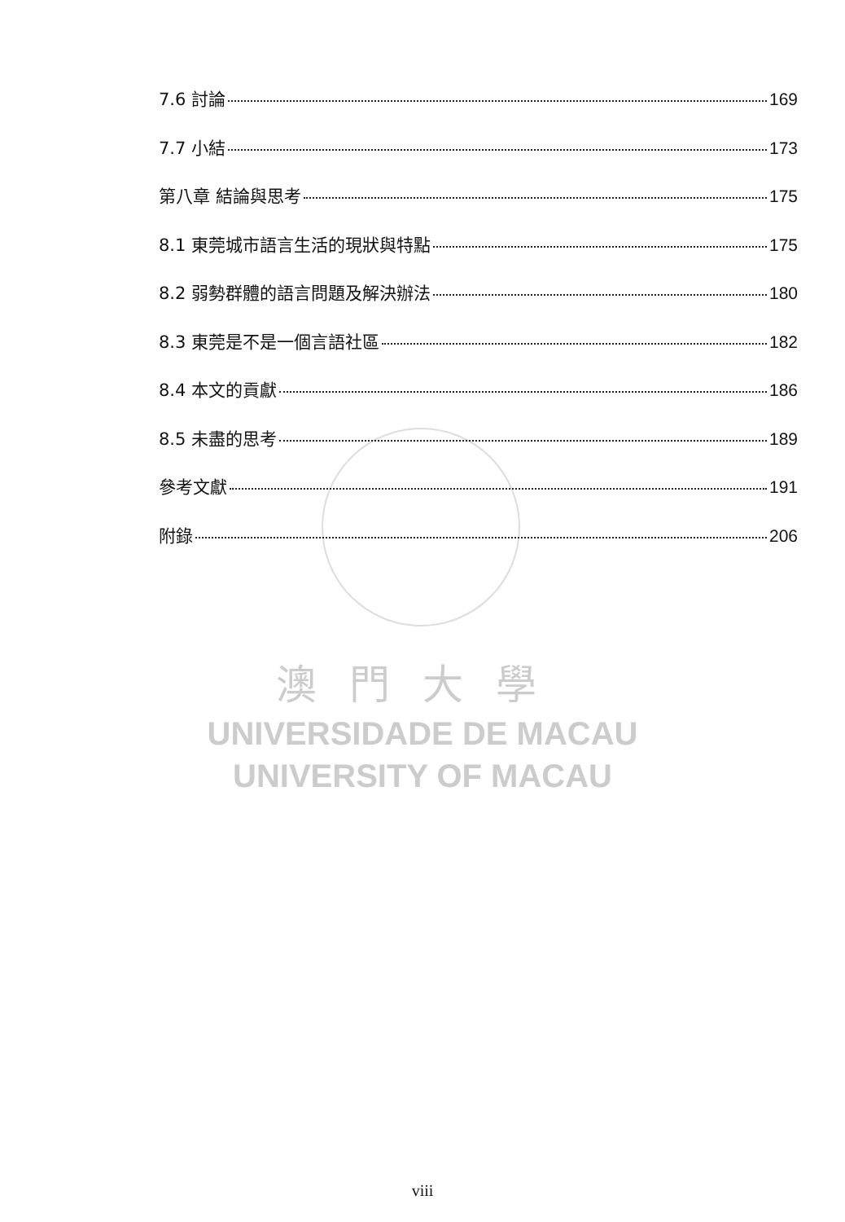7.6 討論 169
7.7 小結 173
第八章 結論與思考 175
8.1 東莞城市語言生活的現狀與特點 175
8.2 弱勢群體的語言問題及解決辦法 180
8.3 東莞是不是一個言語社區 182
8.4 本文的貢獻 186
8.5 未盡的思考 189
參考文獻 191
附錄 206
澳門大學
UNIVERSIDADE DE MACAU
UNIVERSITY OF MACAU
viii